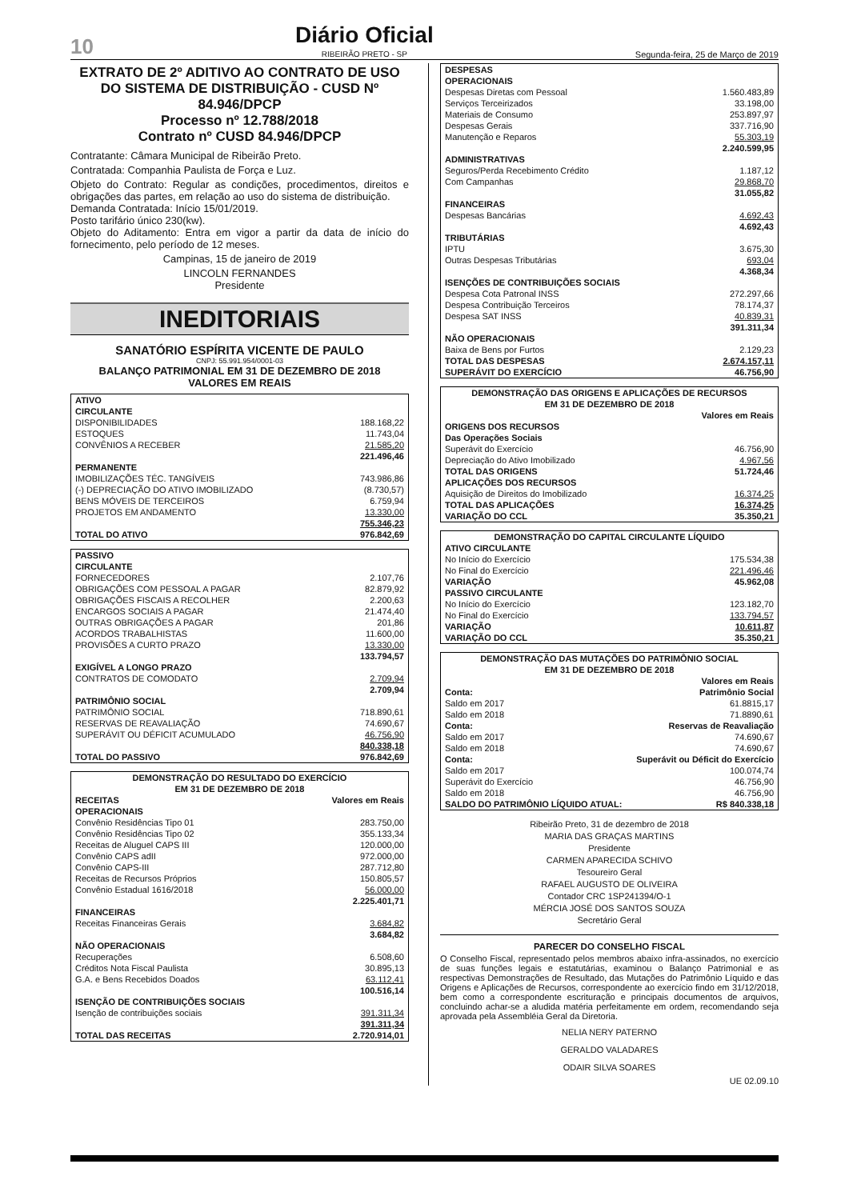10
Diário Oficial
RIBEIRÃO PRETO - SP
Segunda-feira, 25 de Março de 2019
EXTRATO DE 2º ADITIVO AO CONTRATO DE USO DO SISTEMA DE DISTRIBUIÇÃO - CUSD Nº 84.946/DPCP
Processo nº 12.788/2018
Contrato nº CUSD 84.946/DPCP
Contratante: Câmara Municipal de Ribeirão Preto.
Contratada: Companhia Paulista de Força e Luz.
Objeto do Contrato: Regular as condições, procedimentos, direitos e obrigações das partes, em relação ao uso do sistema de distribuição.
Demanda Contratada: Início 15/01/2019.
Posto tarifário único 230(kw).
Objeto do Aditamento: Entra em vigor a partir da data de início do fornecimento, pelo período de 12 meses.
Campinas, 15 de janeiro de 2019
LINCOLN FERNANDES
Presidente
INEDITORIAIS
SANATÓRIO ESPÍRITA VICENTE DE PAULO
CNPJ: 55.991.954/0001-03
BALANÇO PATRIMONIAL EM 31 DE DEZEMBRO DE 2018
VALORES EM REAIS
| ATIVO | |
| --- | --- |
| CIRCULANTE | |
| DISPONIBILIDADES | 188.168,22 |
| ESTOQUES | 11.743,04 |
| CONVÊNIOS A RECEBER | 21.585,20 |
| | 221.496,46 |
| PERMANENTE | |
| IMOBILIZAÇÕES TÉC. TANGÍVEIS | 743.986,86 |
| (-) DEPRECIAÇÃO DO ATIVO IMOBILIZADO | (8.730,57) |
| BENS MÓVEIS DE TERCEIROS | 6.759,94 |
| PROJETOS EM ANDAMENTO | 13.330,00 |
| | 755.346,23 |
| TOTAL DO ATIVO | 976.842,69 |
| PASSIVO | |
| --- | --- |
| CIRCULANTE | |
| FORNECEDORES | 2.107,76 |
| OBRIGAÇÕES COM PESSOAL A PAGAR | 82.879,92 |
| OBRIGAÇÕES FISCAIS A RECOLHER | 2.200,63 |
| ENCARGOS SOCIAIS A PAGAR | 21.474,40 |
| OUTRAS OBRIGAÇÕES A PAGAR | 201,86 |
| ACORDOS TRABALHISTAS | 11.600,00 |
| PROVISÕES A CURTO PRAZO | 13.330,00 |
| | 133.794,57 |
| EXIGÍVEL A LONGO PRAZO | |
| CONTRATOS DE COMODATO | 2.709,94 |
| | 2.709,94 |
| PATRIMÔNIO SOCIAL | |
| PATRIMÔNIO SOCIAL | 718.890,61 |
| RESERVAS DE REAVALIAÇÃO | 74.690,67 |
| SUPERÁVIT OU DÉFICIT ACUMULADO | 46.756,90 |
| | 840.338,18 |
| TOTAL DO PASSIVO | 976.842,69 |
| DEMONSTRAÇÃO DO RESULTADO DO EXERCÍCIO EM 31 DE DEZEMBRO DE 2018 | |
| --- | --- |
| RECEITAS | Valores em Reais |
| OPERACIONAIS | |
| Convênio Residências Tipo 01 | 283.750,00 |
| Convênio Residências Tipo 02 | 355.133,34 |
| Receitas de Aluguel CAPS III | 120.000,00 |
| Convênio CAPS adII | 972.000,00 |
| Convênio CAPS-III | 287.712,80 |
| Receitas de Recursos Próprios | 150.805,57 |
| Convênio Estadual 1616/2018 | 56.000,00 |
| | 2.225.401,71 |
| FINANCEIRAS | |
| Receitas Financeiras Gerais | 3.684,82 |
| | 3.684,82 |
| NÃO OPERACIONAIS | |
| Recuperações | 6.508,60 |
| Créditos Nota Fiscal Paulista | 30.895,13 |
| G.A. e Bens Recebidos Doados | 63.112,41 |
| | 100.516,14 |
| ISENÇÃO DE CONTRIBUIÇÕES SOCIAIS | |
| Isenção de contribuições sociais | 391.311,34 |
| | 391.311,34 |
| TOTAL DAS RECEITAS | 2.720.914,01 |
| DESPESAS | |
| --- | --- |
| OPERACIONAIS | |
| Despesas Diretas com Pessoal | 1.560.483,89 |
| Serviços Terceirizados | 33.198,00 |
| Materiais de Consumo | 253.897,97 |
| Despesas Gerais | 337.716,90 |
| Manutenção e Reparos | 55.303,19 |
| | 2.240.599,95 |
| ADMINISTRATIVAS | |
| Seguros/Perda Recebimento Crédito | 1.187,12 |
| Com Campanhas | 29.868,70 |
| | 31.055,82 |
| FINANCEIRAS | |
| Despesas Bancárias | 4.692,43 |
| | 4.692,43 |
| TRIBUTÁRIAS | |
| IPTU | 3.675,30 |
| Outras Despesas Tributárias | 693,04 |
| | 4.368,34 |
| ISENÇÕES DE CONTRIBUIÇÕES SOCIAIS | |
| Despesa Cota Patronal INSS | 272.297,66 |
| Despesa Contribuição Terceiros | 78.174,37 |
| Despesa SAT INSS | 40.839,31 |
| | 391.311,34 |
| NÃO OPERACIONAIS | |
| Baixa de Bens por Furtos | 2.129,23 |
| TOTAL DAS DESPESAS | 2.674.157,11 |
| SUPERÁVIT DO EXERCÍCIO | 46.756,90 |
| DEMONSTRAÇÃO DAS ORIGENS E APLICAÇÕES DE RECURSOS EM 31 DE DEZEMBRO DE 2018 | |
| --- | --- |
| | Valores em Reais |
| ORIGENS DOS RECURSOS | |
| Das Operações Sociais | |
| Superávit do Exercício | 46.756,90 |
| Depreciação do Ativo Imobilizado | 4.967,56 |
| TOTAL DAS ORIGENS | 51.724,46 |
| APLICAÇÕES DOS RECURSOS | |
| Aquisição de Direitos do Imobilizado | 16.374,25 |
| TOTAL DAS APLICAÇÕES | 16.374,25 |
| VARIAÇÃO DO CCL | 35.350,21 |
| DEMONSTRAÇÃO DO CAPITAL CIRCULANTE LÍQUIDO | |
| --- | --- |
| ATIVO CIRCULANTE | |
| No Início do Exercício | 175.534,38 |
| No Final do Exercício | 221.496,46 |
| VARIAÇÃO | 45.962,08 |
| PASSIVO CIRCULANTE | |
| No Início do Exercício | 123.182,70 |
| No Final do Exercício | 133.794,57 |
| VARIAÇÃO | 10.611,87 |
| VARIAÇÃO DO CCL | 35.350,21 |
| DEMONSTRAÇÃO DAS MUTAÇÕES DO PATRIMÔNIO SOCIAL EM 31 DE DEZEMBRO DE 2018 | |
| --- | --- |
| | Valores em Reais |
| Conta: | Patrimônio Social |
| Saldo em 2017 | 61.8815,17 |
| Saldo em 2018 | 71.8890,61 |
| Conta: | Reservas de Reavaliação |
| Saldo em 2017 | 74.690,67 |
| Saldo em 2018 | 74.690,67 |
| Conta: | Superávit ou Déficit do Exercício |
| Saldo em 2017 | 100.074,74 |
| Superávit do Exercício | 46.756,90 |
| Saldo em 2018 | 46.756,90 |
| SALDO DO PATRIMÔNIO LÍQUIDO ATUAL: | R$ 840.338,18 |
Ribeirão Preto, 31 de dezembro de 2018
MARIA DAS GRAÇAS MARTINS
Presidente
CARMEN APARECIDA SCHIVO
Tesoureiro Geral
RAFAEL AUGUSTO DE OLIVEIRA
Contador CRC 1SP241394/O-1
MÉRCIA JOSÉ DOS SANTOS SOUZA
Secretário Geral
PARECER DO CONSELHO FISCAL
O Conselho Fiscal, representado pelos membros abaixo infra-assinados, no exercício de suas funções legais e estatutárias, examinou o Balanço Patrimonial e as respectivas Demonstrações de Resultado, das Mutações do Patrimônio Líquido e das Origens e Aplicações de Recursos, correspondente ao exercício findo em 31/12/2018, bem como a correspondente escrituração e principais documentos de arquivos, concluindo achar-se a aludida matéria perfeitamente em ordem, recomendando seja aprovada pela Assembléia Geral da Diretoria.
NELIA NERY PATERNO
GERALDO VALADARES
ODAIR SILVA SOARES
UE 02.09.10